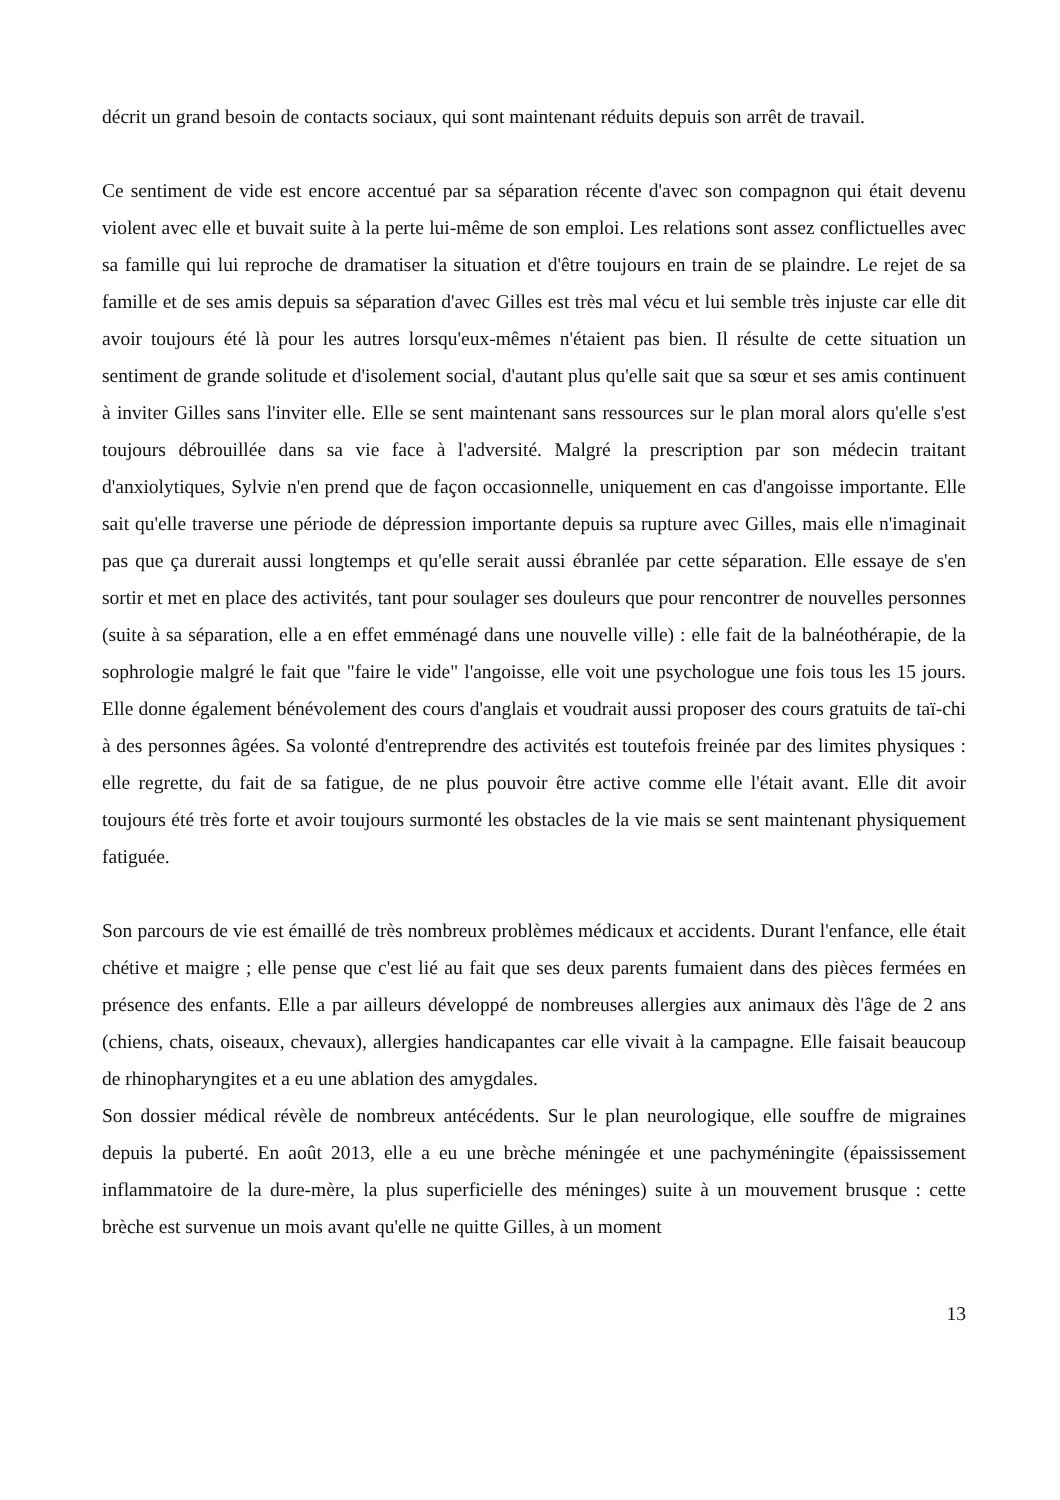décrit un grand besoin de contacts sociaux, qui sont maintenant réduits depuis son arrêt de travail.
Ce sentiment de vide est encore accentué par sa séparation récente d'avec son compagnon qui était devenu violent avec elle et buvait suite à la perte lui-même de son emploi. Les relations sont assez conflictuelles avec sa famille qui lui reproche de dramatiser la situation et d'être toujours en train de se plaindre. Le rejet de sa famille et de ses amis depuis sa séparation d'avec Gilles est très mal vécu et lui semble très injuste car elle dit avoir toujours été là pour les autres lorsqu'eux-mêmes n'étaient pas bien. Il résulte de cette situation un sentiment de grande solitude et d'isolement social, d'autant plus qu'elle sait que sa sœur et ses amis continuent à inviter Gilles sans l'inviter elle. Elle se sent maintenant sans ressources sur le plan moral alors qu'elle s'est toujours débrouillée dans sa vie face à l'adversité. Malgré la prescription par son médecin traitant d'anxiolytiques, Sylvie n'en prend que de façon occasionnelle, uniquement en cas d'angoisse importante. Elle sait qu'elle traverse une période de dépression importante depuis sa rupture avec Gilles, mais elle n'imaginait pas que ça durerait aussi longtemps et qu'elle serait aussi ébranlée par cette séparation. Elle essaye de s'en sortir et met en place des activités, tant pour soulager ses douleurs que pour rencontrer de nouvelles personnes (suite à sa séparation, elle a en effet emménagé dans une nouvelle ville) : elle fait de la balnéothérapie, de la sophrologie malgré le fait que "faire le vide" l'angoisse, elle voit une psychologue une fois tous les 15 jours. Elle donne également bénévolement des cours d'anglais et voudrait aussi proposer des cours gratuits de taï-chi à des personnes âgées. Sa volonté d'entreprendre des activités est toutefois freinée par des limites physiques : elle regrette, du fait de sa fatigue, de ne plus pouvoir être active comme elle l'était avant. Elle dit avoir toujours été très forte et avoir toujours surmonté les obstacles de la vie mais se sent maintenant physiquement fatiguée.
Son parcours de vie est émaillé de très nombreux problèmes médicaux et accidents. Durant l'enfance, elle était chétive et maigre ; elle pense que c'est lié au fait que ses deux parents fumaient dans des pièces fermées en présence des enfants. Elle a par ailleurs développé de nombreuses allergies aux animaux dès l'âge de 2 ans (chiens, chats, oiseaux, chevaux), allergies handicapantes car elle vivait à la campagne. Elle faisait beaucoup de rhinopharyngites et a eu une ablation des amygdales.
Son dossier médical révèle de nombreux antécédents. Sur le plan neurologique, elle souffre de migraines depuis la puberté. En août 2013, elle a eu une brèche méningée et une pachyméningite (épaississement inflammatoire de la dure-mère, la plus superficielle des méninges) suite à un mouvement brusque : cette brèche est survenue un mois avant qu'elle ne quitte Gilles, à un moment
13